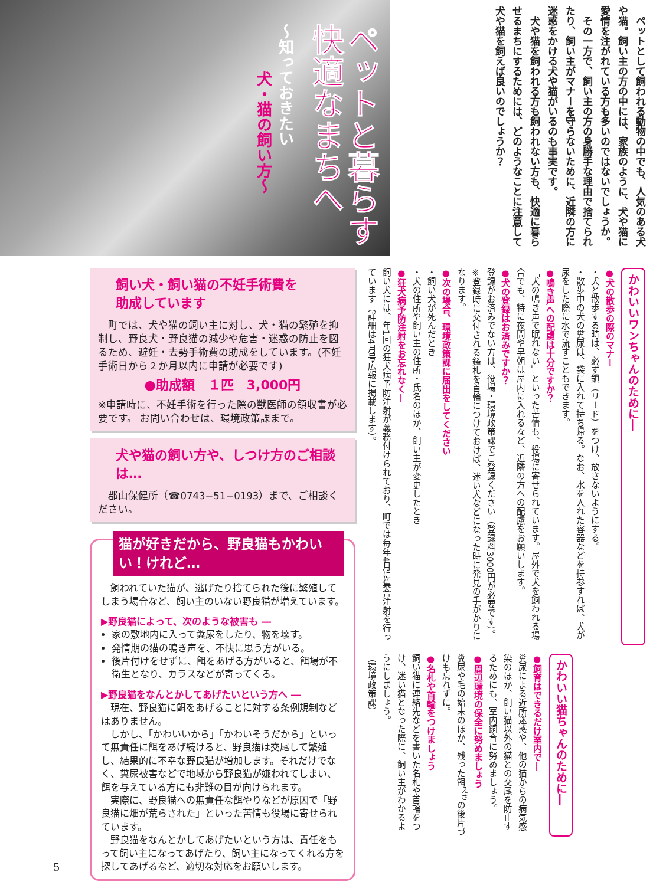ペットと暮らす快適なまちへ
〜知っておきたい
犬・猫の飼い方〜
ペットとして飼われる動物の中でも、人気のある犬や猫。飼い主の方の中には、家族のように、犬や猫に愛情を注がれている方も多いのではないでしょうか。
その一方で、飼い主の方の身勝手な理由で捨てられたり、飼い主がマナーを守らないために、近隣の方に迷惑をかける犬や猫がいるのも事実です。
犬や猫を飼われる方も飼われない方も、快適に暮らせるまちにするためには、どのようなことに注意して犬や猫を飼えば良いのでしょうか？
かわいいワンちゃんのために―
●犬の散歩の際のマナー
・犬と散歩する時は、必ず鎖（リード）をつけ、放さないようにする。
・散歩中の犬の糞尿は、袋に入れて持ち帰る。なお、水を入れた容器などを持参すれば、犬が尿をした際に水で流すこともできます。
●鳴き声への配慮は十分ですか？
「犬の鳴き声で眠れない」といった苦情も、役場に寄せられています。屋外で犬を飼われる場合でも、特に夜間や早朝は屋内に入れるなど、近隣の方への配慮をお願いします。
●犬の登録はお済みですか？
登録がお済みでない方は、役場・環境政策課でご登録ください（登録料3000円が必要です）。
※登録時に交付される鑑札を首輪につけておけば、迷い犬などになった時に発見の手がかりになります。
●次の場合、環境政策課に届出をしてください
・飼い犬が死んだとき
・犬の住所や飼い主の住所・氏名のほか、飼い主が変更したとき
●狂犬病予防注射をお忘れなく―
飼い犬には、年1回の狂犬病予防注射が義務付けられており、町では毎年4月に集合注射を行っています（詳細は4月号広報に掲載します）。
かわいい猫ちゃんのために―
●飼育はできるだけ室内で―
糞尿による近所迷惑や、他の猫からの病気感染のほか、飼い猫以外の猫との交尾を防止するためにも、室内飼育に努めましょう。
●周辺環境の保全に努めましょう
糞尿や毛の始末のほか、残った餌<sup>えさ</sup>の後片づけも忘れずに。
●名札や首輪をつけましょう
飼い猫に連絡先などを書いた名札や首輪をつけ、迷い猫となった際に、飼い主がわかるようにしましょう。
（環境政策課）
飼い犬・飼い猫の不妊手術費を
助成しています
　町では、犬や猫の飼い主に対し、犬・猫の繁殖を抑制し、野良犬・野良猫の減少や危害・迷惑の防止を図るため、避妊・去勢手術費の助成をしています。(不妊手術日から２か月以内に申請が必要です)
●助成額　１匹　3,000円
※申請時に、不妊手術を行った際の獣医師の領収書が必要です。 お問い合わせは、環境政策課まで。
犬や猫の飼い方や、しつけ方のご相談は…
　郡山保健所（☎0743−51−0193）まで、ご相談ください。
猫が好きだから、野良猫もかわいい！けれど…
飼われていた猫が、逃げたり捨てられた後に繁殖してしまう場合など、飼い主のいない野良猫が増えています。
▶野良猫によって、次のような被害も ―
家の敷地内に入って糞尿をしたり、物を壊す。
発情期の猫の鳴き声を、不快に思う方がいる。
後片付けをせずに、餌をあげる方がいると、餌場が不衛生となり、カラスなどが寄ってくる。
▶野良猫をなんとかしてあげたいという方へ ―
現在、野良猫に餌をあげることに対する条例規制などはありません。
しかし､「かわいいから」「かわいそうだから」といって無責任に餌をあげ続けると、野良猫は交尾して繁殖し、結果的に不幸な野良猫が増加します。それだけでなく、糞尿被害などで地域から野良猫が嫌われてしまい、餌を与えている方にも非難の目が向けられます。
実際に、野良猫への無責任な餌やりなどが原因で「野良猫に畑が荒らされた」といった苦情も役場に寄せられています。
野良猫をなんとかしてあげたいという方は、責任をもって飼い主になってあげたり、飼い主になってくれる方を探してあげるなど、適切な対応をお願いします。
5